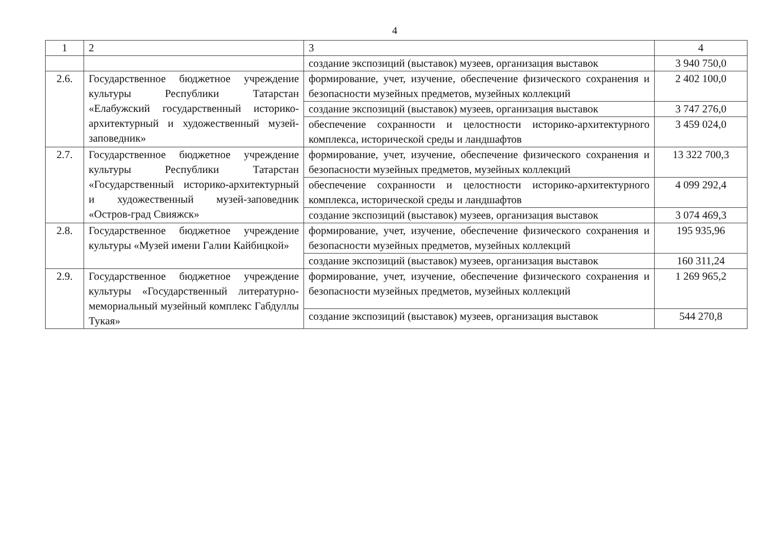4
| 1 | 2 | 3 | 4 |
| --- | --- | --- | --- |
| | | создание экспозиций (выставок) музеев, организация выставок | 3 940 750,0 |
| 2.6. | Государственное бюджетное учреждение культуры Республики Татарстан «Елабужский государственный историко-архитектурный и художественный музей-заповедник» | формирование, учет, изучение, обеспечение физического сохранения и безопасности музейных предметов, музейных коллекций | 2 402 100,0 |
| | | создание экспозиций (выставок) музеев, организация выставок | 3 747 276,0 |
| | | обеспечение сохранности и целостности историко-архитектурного комплекса, исторической среды и ландшафтов | 3 459 024,0 |
| 2.7. | Государственное бюджетное учреждение культуры Республики Татарстан «Государственный историко-архитектурный и художественный музей-заповедник «Остров-град Свияжск» | формирование, учет, изучение, обеспечение физического сохранения и безопасности музейных предметов, музейных коллекций | 13 322 700,3 |
| | | обеспечение сохранности и целостности историко-архитектурного комплекса, исторической среды и ландшафтов | 4 099 292,4 |
| | | создание экспозиций (выставок) музеев, организация выставок | 3 074 469,3 |
| 2.8. | Государственное бюджетное учреждение культуры «Музей имени Галии Кайбицкой» | формирование, учет, изучение, обеспечение физического сохранения и безопасности музейных предметов, музейных коллекций | 195 935,96 |
| | | создание экспозиций (выставок) музеев, организация выставок | 160 311,24 |
| 2.9. | Государственное бюджетное учреждение культуры «Государственный литературно-мемориальный музейный комплекс Габдуллы Тукая» | формирование, учет, изучение, обеспечение физического сохранения и безопасности музейных предметов, музейных коллекций | 1 269 965,2 |
| | | создание экспозиций (выставок) музеев, организация выставок | 544 270,8 |